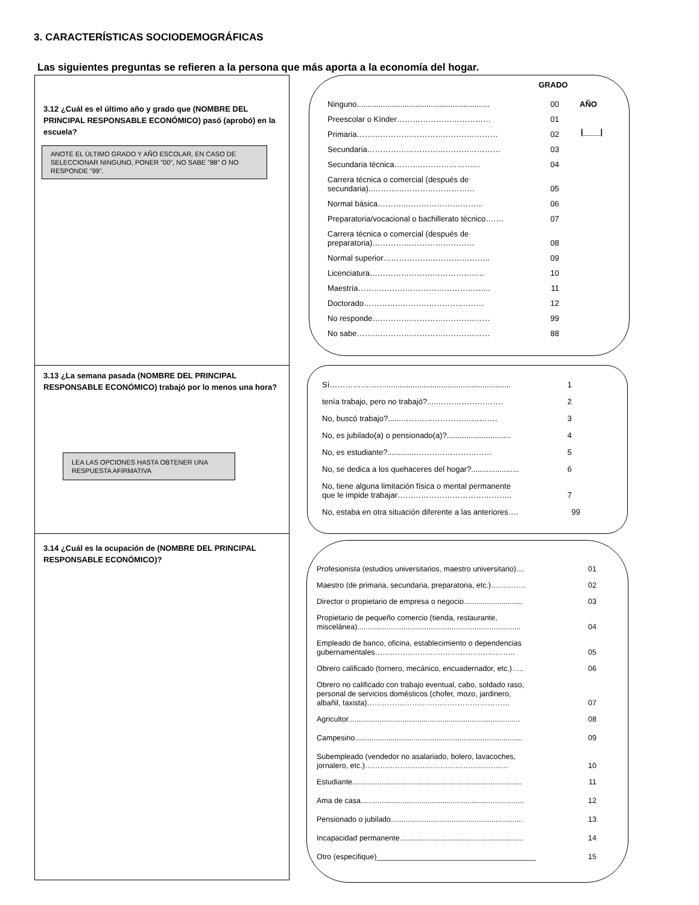3. CARACTERÍSTICAS SOCIODEMOGRÁFICAS
Las siguientes preguntas se refieren a la persona que más aporta a la economía del hogar.
3.12 ¿Cuál es el último año y grado que (NOMBRE DEL PRINCIPAL RESPONSABLE ECONÓMICO) pasó (aprobó) en la escuela?
ANOTE EL ÚLTIMO GRADO Y AÑO ESCOLAR, EN CASO DE SELECCIONAR NINGUNO, PONER "00", NO SABE "88" O NO RESPONDE "99".
GRADO
AÑO
|____|
Ninguno............................................................. 00
Preescolar o Kínder……………………………… 01
Primaria……………………………………………… 02
Secundaria…………………………………………… 03
Secundaria técnica…………………………… 04
Carrera técnica o comercial (después de
secundaria)..………………………………… 05
Normal básica………..………………………... 06
Preparatoria/vocacional o bachillerato técnico….… 07
Carrera técnica o comercial (después de
preparatoria)………………………………… 08
Normal superior………………………………….. 09
Licenciatura…………………………………….. 10
Maestría…………………………………………... 11
Doctorado………………………………………. 12
No responde……………………………………… 99
No sabe…………………………………………… 88
3.13 ¿La semana pasada (NOMBRE DEL PRINCIPAL RESPONSABLE ECONÓMICO) trabajó por lo menos una hora?
LEA LAS OPCIONES HASTA OBTENER UNA RESPUESTA AFIRMATIVA
Sí………………….......................................................... 1
tenía trabajo, pero no trabajó?.....……………………. 2
No, buscó trabajo?......………………………………. 3
No, es jubilado(a) o pensionado(a)?..........................… 4
No, es estudiante?............………………………… 5
No, se dedica a los quehaceres del hogar?...................... 6
No, tiene alguna limitación física o mental permanente
que le impide trabajar…………………………………….. 7
No, estaba en otra situación diferente a las anteriores…. 99
3.14 ¿Cuál es la ocupación de (NOMBRE DEL PRINCIPAL RESPONSABLE ECONÓMICO)?
Profesionista (estudios universitarios, maestro universitario).... 01
Maestro (de primaria, secundaria, preparatoria, etc.)………….. 02
Director o propietario de empresa o negocio............................ 03
Propietario de pequeño comercio (tienda, restaurante,
miscelánea).............................................................................. 04
Empleado de banco, oficina, establecimiento o dependencias
gubernamentales……………………………………………….. 05
Obrero calificado (tornero, mecánico, encuadernador, etc.)….. 06
Obrero no calificado con trabajo eventual, cabo, soldado raso,
personal de servicios domésticos (chofer, mozo, jardinero,
albañil, taxista)………………………………………………… 07
Agricultor.................................................................................. 08
Campesino................................................................................ 09
Subempleado (vendedor no asalariado, bolero, lavacoches,
jornalero, etc.)………………………………………………… 10
Estudiante................................................................................. 11
Ama de casa.............................................................................. 12
Pensionado o jubilado............................................................... 13
Incapacidad permanente........................................................... 14
Otro (especifique)______________________________________ 15